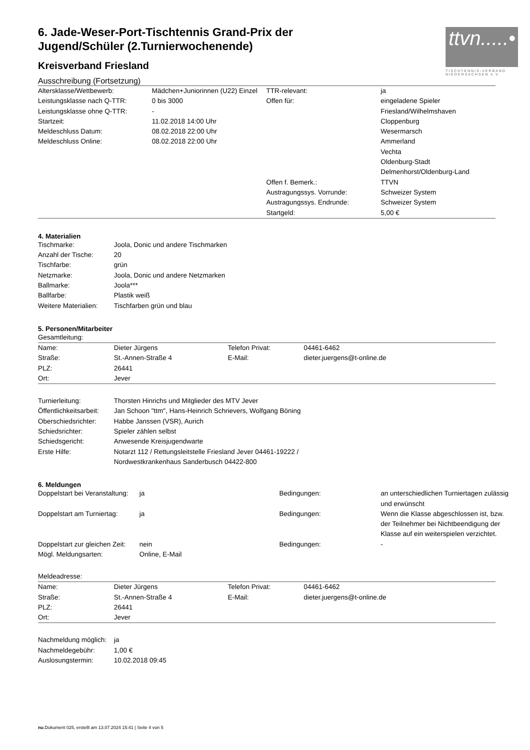ttvn.....•
TISCHTENNIS-VERBAND NIEDERSACHSEN e.V.
6. Jade-Weser-Port-Tischtennis Grand-Prix der Jugend/Schüler (2.Turnierwochenende)
Kreisverband Friesland
Ausschreibung (Fortsetzung)
| Altersklasse/Wettbewerb: | Mädchen+Juniorinnen (U22) Einzel | TTR-relevant: | ja |
| Leistungsklasse nach Q-TTR: | 0 bis 3000 | Offen für: | eingeladene Spieler |
| Leistungsklasse ohne Q-TTR: | - | | Friesland/Wilhelmshaven |
| Startzeit: | 11.02.2018 14:00 Uhr | | Cloppenburg |
| Meldeschluss Datum: | 08.02.2018 22:00 Uhr | | Wesermarsch |
| Meldeschluss Online: | 08.02.2018 22:00 Uhr | | Ammerland |
| | | | Vechta |
| | | | Oldenburg-Stadt |
| | | | Delmenhorst/Oldenburg-Land |
| | | Offen f. Bemerk.: | TTVN |
| | | Austragungssys. Vorrunde: | Schweizer System |
| | | Austragungssys. Endrunde: | Schweizer System |
| | | Startgeld: | 5,00 € |
4. Materialien
| Tischmarke: | Joola, Donic und andere Tischmarken |
| Anzahl der Tische: | 20 |
| Tischfarbe: | grün |
| Netzmarke: | Joola, Donic und andere Netzmarken |
| Ballmarke: | Joola*** |
| Ballfarbe: | Plastik weiß |
| Weitere Materialien: | Tischfarben grün und blau |
5. Personen/Mitarbeiter
Gesamtleitung:
| Name: | Dieter Jürgens | Telefon Privat: | 04461-6462 |
| Straße: | St.-Annen-Straße 4 | E-Mail: | dieter.juergens@t-online.de |
| PLZ: | 26441 | | |
| Ort: | Jever | | |
| Turnierleitung: | Thorsten Hinrichs und Mitglieder des MTV Jever |
| Öffentlichkeitsarbeit: | Jan Schoon "ttm", Hans-Heinrich Schrievers, Wolfgang Böning |
| Oberschiedsrichter: | Habbe Janssen (VSR), Aurich |
| Schiedsrichter: | Spieler zählen selbst |
| Schiedsgericht: | Anwesende Kreisjugendwarte |
| Erste Hilfe: | Notarzt 112 / Rettungsleitstelle Friesland Jever 04461-19222 / Nordwestkrankenhaus Sanderbusch 04422-800 |
6. Meldungen
| Doppelstart bei Veranstaltung: | ja | Bedingungen: | an unterschiedlichen Turniertagen zulässig und erwünscht |
| Doppelstart am Turniertag: | ja | Bedingungen: | Wenn die Klasse abgeschlossen ist, bzw. der Teilnehmer bei Nichtbeendigung der Klasse auf ein weiterspielen verzichtet. |
| Doppelstart zur gleichen Zeit: | nein | Bedingungen: | - |
| Mögl. Meldungsarten: | Online, E-Mail | | |
Meldeadresse:
| Name: | Dieter Jürgens | Telefon Privat: | 04461-6462 |
| Straße: | St.-Annen-Straße 4 | E-Mail: | dieter.juergens@t-online.de |
| PLZ: | 26441 | | |
| Ort: | Jever | | |
| Nachmeldung möglich: | ja |
| Nachmeldegebühr: | 1,00 € |
| Auslosungstermin: | 10.02.2018 09:45 |
nu.Dokument 025, erstellt am 13.07.2024 15:41 | Seite 4 von 5